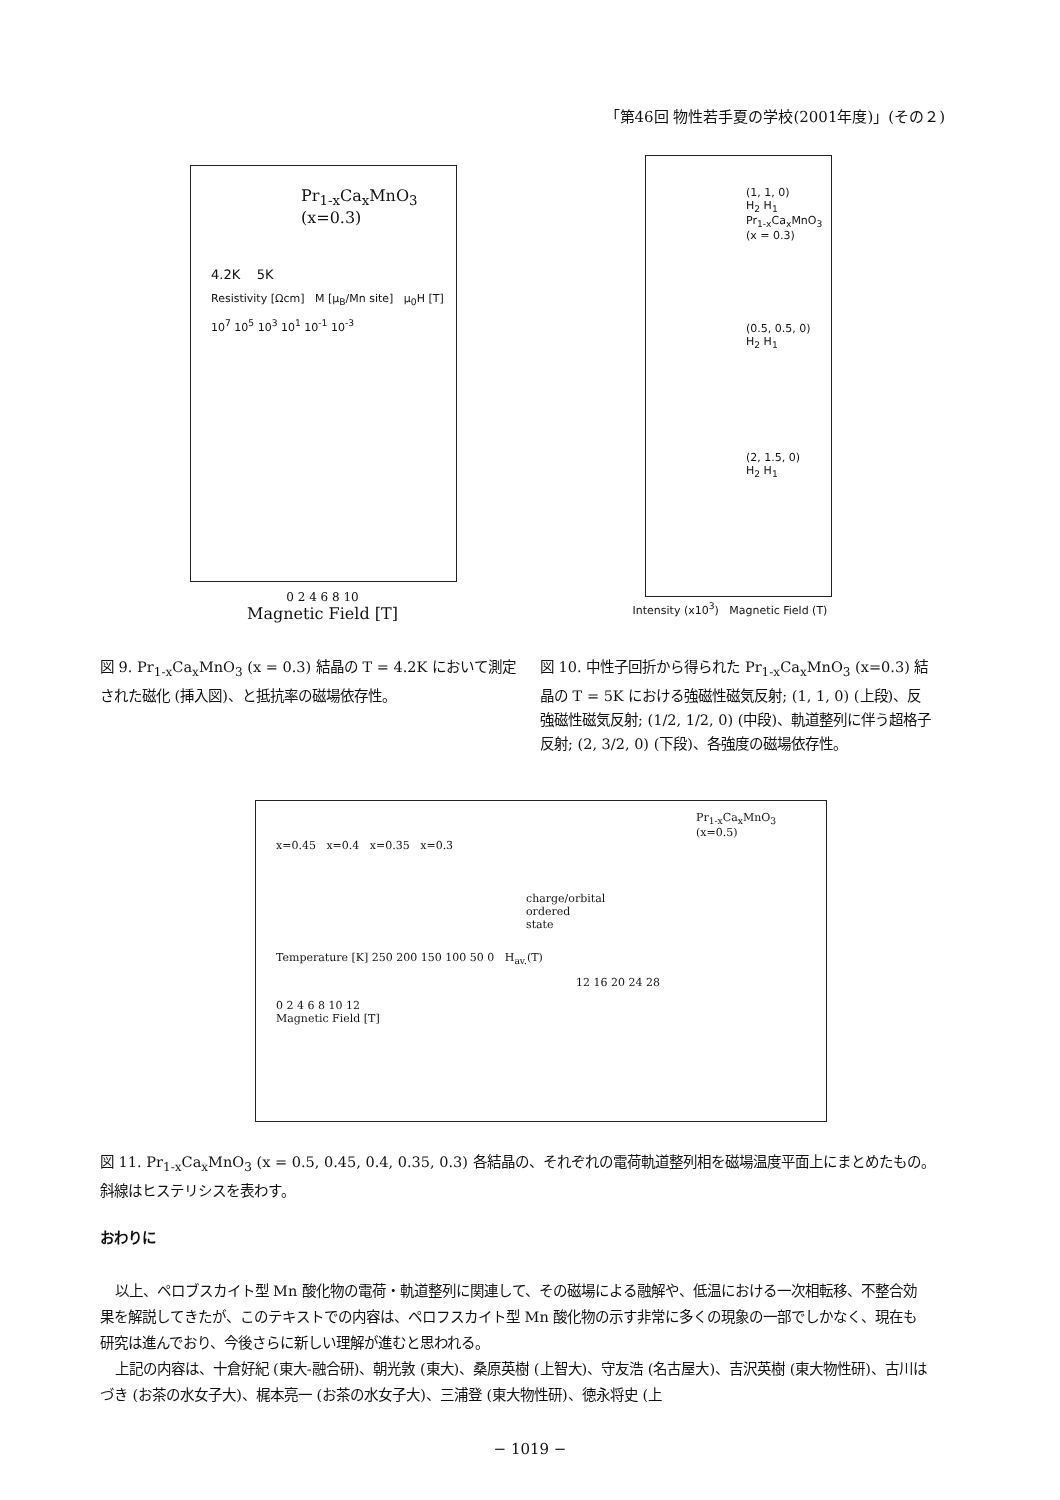「第46回 物性若手夏の学校(2001年度)」(その２)
Pr<sub>1-x</sub>Ca<sub>x</sub>MnO<sub>3</sub>
(x=0.3)
4.2K 5K
Resistivity [Ωcm] M [μ<sub>B</sub>/Mn site] μ<sub>0</sub>H [T]
10<sup>7</sup> 10<sup>5</sup> 10<sup>3</sup> 10<sup>1</sup> 10<sup>-1</sup> 10<sup>-3</sup>
0 2 4 6 8 10
Magnetic Field [T]
(1, 1, 0)
H<sub>2</sub> H<sub>1</sub>
Pr<sub>1-x</sub>Ca<sub>x</sub>MnO<sub>3</sub>
(x = 0.3)
(0.5, 0.5, 0)
H<sub>2</sub> H<sub>1</sub>
(2, 1.5, 0)
H<sub>2</sub> H<sub>1</sub>
Intensity (x10<sup>3</sup>) Magnetic Field (T)
図 9. Pr<sub>1-x</sub>Ca<sub>x</sub>MnO<sub>3</sub> (x = 0.3) 結晶の T = 4.2K において測定された磁化 (挿入図)、と抵抗率の磁場依存性。
図 10. 中性子回折から得られた Pr<sub>1-x</sub>Ca<sub>x</sub>MnO<sub>3</sub> (x=0.3) 結晶の T = 5K における強磁性磁気反射; (1, 1, 0) (上段)、反強磁性磁気反射; (1/2, 1/2, 0) (中段)、軌道整列に伴う超格子反射; (2, 3/2, 0) (下段)、各強度の磁場依存性。
Pr<sub>1-x</sub>Ca<sub>x</sub>MnO<sub>3</sub>
(x=0.5)
x=0.45 x=0.4 x=0.35 x=0.3
charge/orbital
ordered
state
Temperature [K] 250 200 150 100 50 0 H<sub>av.</sub>(T)
12 16 20 24 28
0 2 4 6 8 10 12
Magnetic Field [T]
図 11. Pr<sub>1-x</sub>Ca<sub>x</sub>MnO<sub>3</sub> (x = 0.5, 0.45, 0.4, 0.35, 0.3) 各結晶の、それぞれの電荷軌道整列相を磁場温度平面上にまとめたもの。斜線はヒステリシスを表わす。
おわりに
以上、ペロブスカイト型 Mn 酸化物の電荷・軌道整列に関連して、その磁場による融解や、低温における一次相転移、不整合効果を解説してきたが、このテキストでの内容は、ペロフスカイト型 Mn 酸化物の示す非常に多くの現象の一部でしかなく、現在も研究は進んでおり、今後さらに新しい理解が進むと思われる。
上記の内容は、十倉好紀 (東大-融合研)、朝光敦 (東大)、桑原英樹 (上智大)、守友浩 (名古屋大)、吉沢英樹 (東大物性研)、古川はづき (お茶の水女子大)、梶本亮一 (お茶の水女子大)、三浦登 (東大物性研)、徳永将史 (上
− 1019 −